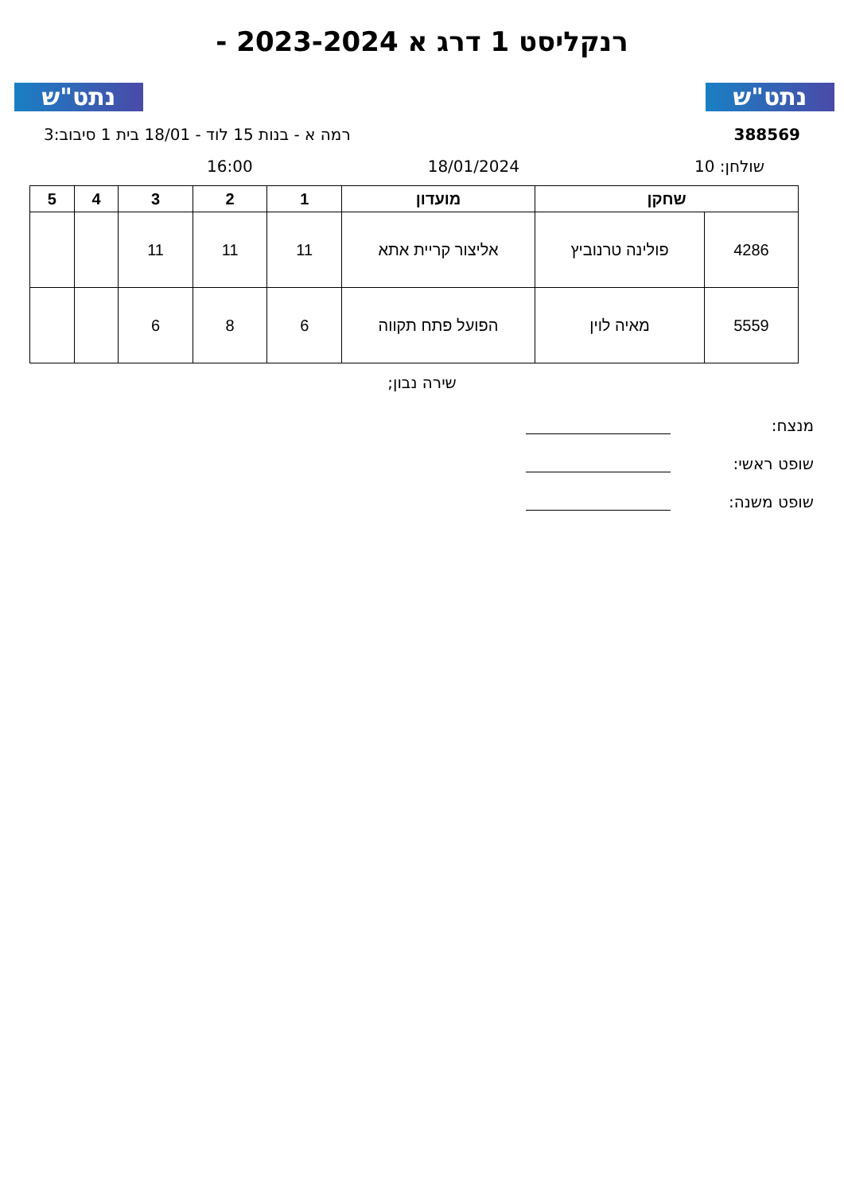נתט"ש נתט"ש
רנקליסט 1 דרג א 2023-2024 -
388569 רמה א - בנות 15 לוד - 18/01 בית 1 סיבוב:3
שולחן: 10 18/01/2024 16:00
| שחקן | | מועדון | 1 | 2 | 3 | 4 | 5 |
| --- | --- | --- | --- | --- | --- | --- | --- |
| 4286 | פולינה טרנוביץ | אליצור קריית אתא | 11 | 11 | 11 | | |
| 5559 | מאיה לוין | הפועל פתח תקווה | 6 | 8 | 6 | | |
שירה נבון;
מנצח:
שופט ראשי:
שופט משנה: